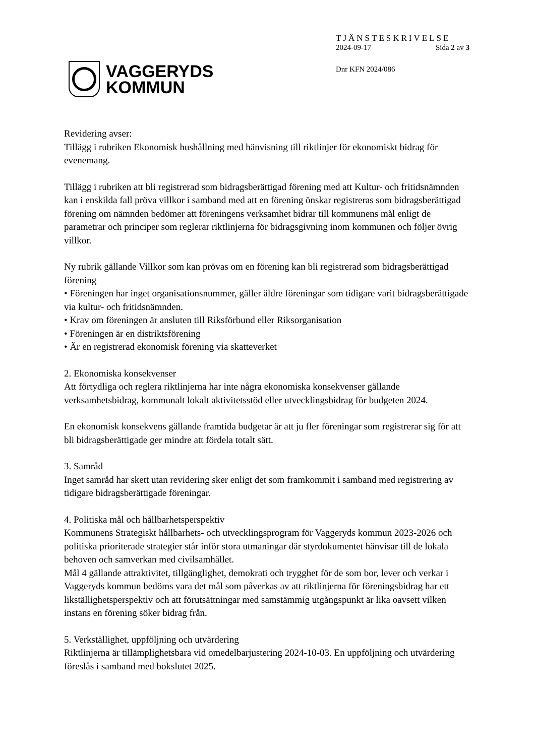VAGGERYDS
KOMMUN
TJÄNSTESKRIVELSE
2024-09-17 Sida 2 av 3
Dnr KFN 2024/086
Revidering avser:
Tillägg i rubriken Ekonomisk hushållning med hänvisning till riktlinjer för ekonomiskt bidrag för evenemang.
Tillägg i rubriken att bli registrerad som bidragsberättigad förening med att Kultur- och fritidsnämnden kan i enskilda fall pröva villkor i samband med att en förening önskar registreras som bidragsberättigad förening om nämnden bedömer att föreningens verksamhet bidrar till kommunens mål enligt de parametrar och principer som reglerar riktlinjerna för bidragsgivning inom kommunen och följer övrig villkor.
Ny rubrik gällande Villkor som kan prövas om en förening kan bli registrerad som bidragsberättigad förening
• Föreningen har inget organisationsnummer, gäller äldre föreningar som tidigare varit bidragsberättigade via kultur- och fritidsnämnden.
• Krav om föreningen är ansluten till Riksförbund eller Riksorganisation
• Föreningen är en distriktsförening
• Är en registrerad ekonomisk förening via skatteverket
2. Ekonomiska konsekvenser
Att förtydliga och reglera riktlinjerna har inte några ekonomiska konsekvenser gällande verksamhetsbidrag, kommunalt lokalt aktivitetsstöd eller utvecklingsbidrag för budgeten 2024.
En ekonomisk konsekvens gällande framtida budgetar är att ju fler föreningar som registrerar sig för att bli bidragsberättigade ger mindre att fördela totalt sätt.
3. Samråd
Inget samråd har skett utan revidering sker enligt det som framkommit i samband med registrering av tidigare bidragsberättigade föreningar.
4. Politiska mål och hållbarhetsperspektiv
Kommunens Strategiskt hållbarhets- och utvecklingsprogram för Vaggeryds kommun 2023-2026 och politiska prioriterade strategier står inför stora utmaningar där styrdokumentet hänvisar till de lokala behoven och samverkan med civilsamhället.
Mål 4 gällande attraktivitet, tillgänglighet, demokrati och trygghet för de som bor, lever och verkar i Vaggeryds kommun bedöms vara det mål som påverkas av att riktlinjerna för föreningsbidrag har ett likställighetsperspektiv och att förutsättningar med samstämmig utgångspunkt är lika oavsett vilken instans en förening söker bidrag från.
5. Verkställighet, uppföljning och utvärdering
Riktlinjerna är tillämplighetsbara vid omedelbarjustering 2024-10-03. En uppföljning och utvärdering föreslås i samband med bokslutet 2025.